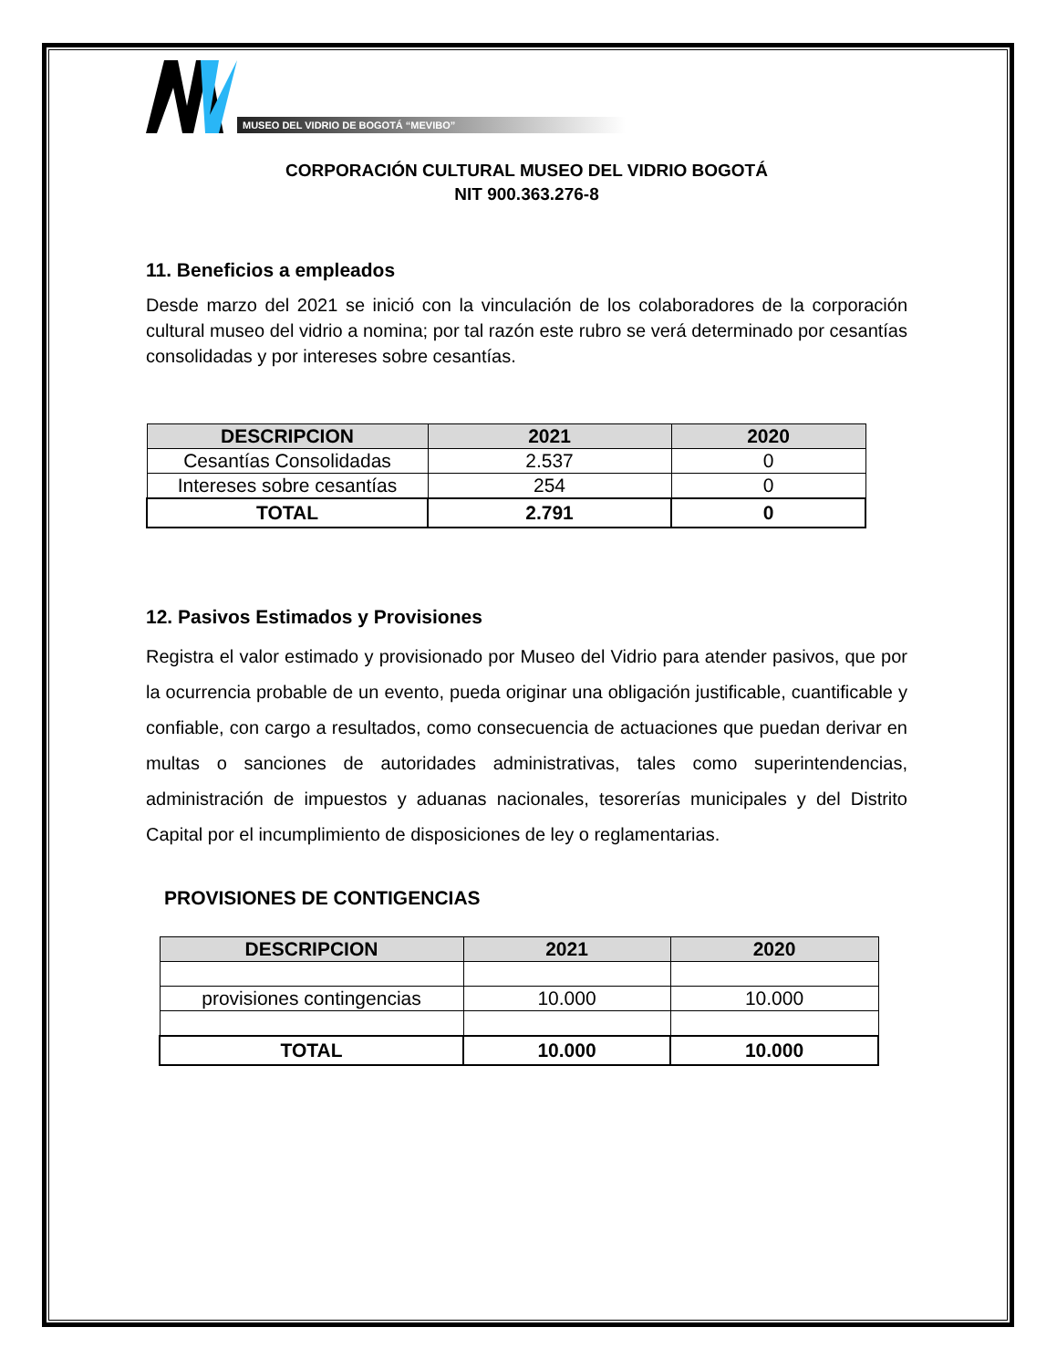MUSEO DEL VIDRIO DE BOGOTÁ “MEVIBO”
CORPORACIÓN CULTURAL MUSEO DEL VIDRIO BOGOTÁ
NIT 900.363.276-8
11. Beneficios a empleados
Desde marzo del 2021 se inició con la vinculación de los colaboradores de la corporación cultural museo del vidrio a nomina; por tal razón este rubro se verá determinado por cesantías consolidadas y por intereses sobre cesantías.
| DESCRIPCION | 2021 | 2020 |
| --- | --- | --- |
| Cesantías Consolidadas | 2.537 | 0 |
| Intereses sobre cesantías | 254 | 0 |
| TOTAL | 2.791 | 0 |
12. Pasivos Estimados y Provisiones
Registra el valor estimado y provisionado por Museo del Vidrio para atender pasivos, que por la ocurrencia probable de un evento, pueda originar una obligación justificable, cuantificable y confiable, con cargo a resultados, como consecuencia de actuaciones que puedan derivar en multas o sanciones de autoridades administrativas, tales como superintendencias, administración de impuestos y aduanas nacionales, tesorerías municipales y del Distrito Capital por el incumplimiento de disposiciones de ley o reglamentarias.
PROVISIONES DE CONTIGENCIAS
| DESCRIPCION | 2021 | 2020 |
| --- | --- | --- |
| provisiones contingencias | 10.000 | 10.000 |
| TOTAL | 10.000 | 10.000 |